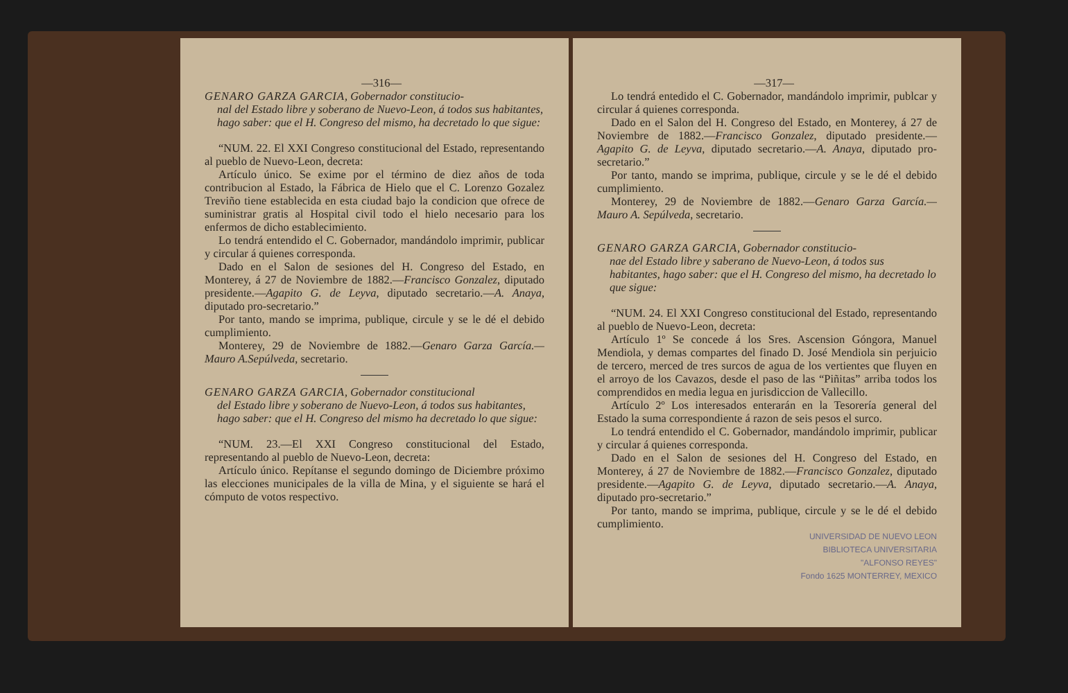—316—
GENARO GARZA GARCIA, Gobernador constitucio-
nal del Estado libre y soberano de Nuevo-Leon, á todos sus habitantes, hago saber: que el H. Congreso del mismo, ha decretado lo que sigue:
“NUM. 22. El XXI Congreso constitucional del Estado, representando al pueblo de Nuevo-Leon, decreta:
Artículo único. Se exime por el término de diez años de toda contribucion al Estado, la Fábrica de Hielo que el C. Lorenzo Gozalez Treviño tiene establecida en esta ciudad bajo la condicion que ofrece de suministrar gratis al Hospital civil todo el hielo necesario para los enfermos de dicho establecimiento.
Lo tendrá entendido el C. Gobernador, mandándolo imprimir, publicar y circular á quienes corresponda.
Dado en el Salon de sesiones del H. Congreso del Estado, en Monterey, á 27 de Noviembre de 1882.—Francisco Gonzalez, diputado presidente.—Agapito G. de Leyva, diputado secretario.—A. Anaya, diputado pro-secretario.”
Por tanto, mando se imprima, publique, circule y se le dé el debido cumplimiento.
Monterey, 29 de Noviembre de 1882.—Genaro Garza García.—Mauro A.Sepúlveda, secretario.
GENARO GARZA GARCIA, Gobernador constitucional
del Estado libre y soberano de Nuevo-Leon, á todos sus habitantes, hago saber: que el H. Congreso del mismo ha decretado lo que sigue:
“NUM. 23.—El XXI Congreso constitucional del Estado, representando al pueblo de Nuevo-Leon, decreta:
Artículo único. Repítanse el segundo domingo de Diciembre próximo las elecciones municipales de la villa de Mina, y el siguiente se hará el cómputo de votos respectivo.
—317—
Lo tendrá entedido el C. Gobernador, mandándolo imprimir, publcar y circular á quienes corresponda.
Dado en el Salon del H. Congreso del Estado, en Monterey, á 27 de Noviembre de 1882.—Francisco Gonzalez, diputado presidente.—Agapito G. de Leyva, diputado secretario.—A. Anaya, diputado pro-secretario.”
Por tanto, mando se imprima, publique, circule y se le dé el debido cumplimiento.
Monterey, 29 de Noviembre de 1882.—Genaro Garza García.—Mauro A. Sepúlveda, secretario.
GENARO GARZA GARCIA, Gobernador constitucio-
nae del Estado libre y saberano de Nuevo-Leon, á todos sus habitantes, hago saber: que el H. Congreso del mismo, ha decretado lo que sigue:
“NUM. 24. El XXI Congreso constitucional del Estado, representando al pueblo de Nuevo-Leon, decreta:
Artículo 1º Se concede á los Sres. Ascension Góngora, Manuel Mendiola, y demas compartes del finado D. José Mendiola sin perjuicio de tercero, merced de tres surcos de agua de los vertientes que fluyen en el arroyo de los Cavazos, desde el paso de las “Piñitas” arriba todos los comprendidos en media legua en jurisdiccion de Vallecillo.
Artículo 2º Los interesados enterarán en la Tesorería general del Estado la suma correspondiente á razon de seis pesos el surco.
Lo tendrá entendido el C. Gobernador, mandándolo imprimir, publicar y circular á quienes corresponda.
Dado en el Salon de sesiones del H. Congreso del Estado, en Monterey, á 27 de Noviembre de 1882.—Francisco Gonzalez, diputado presidente.—Agapito G. de Leyva, diputado secretario.—A. Anaya, diputado pro-secretario.”
Por tanto, mando se imprima, publique, circule y se le dé el debido cumplimiento.
UNIVERSIDAD DE NUEVO LEON
BIBLIOTECA UNIVERSITARIA
"ALFONSO REYES"
Fondo 1625 MONTERREY, MEXICO